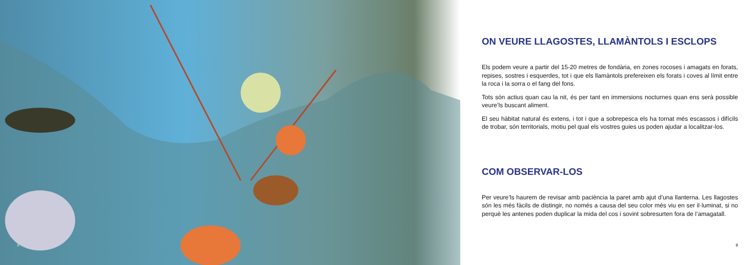8
ON VEURE LLAGOSTES, LLAMÀNTOLS I ESCLOPS
Els podem veure a partir del 15-20 metres de fondària, en zones rocoses i amagats en forats, repises, sostres i esquerdes, tot i que els llamàntols prefereixen els forats i coves al límit entre la roca i la sorra o el fang del fons.
Tots són actius quan cau la nit, és per tant en immersions nocturnes quan ens serà possible veure’ls buscant aliment.
El seu hàbitat natural és extens, i tot i que a sobrepesca els ha tornat més escassos i difícils de trobar, són territorials, motiu pel qual els vostres guies us poden ajudar a localitzar-los.
COM OBSERVAR-LOS
Per veure’ls haurem de revisar amb paciència la paret amb ajut d’una llanterna. Les llagostes són les més fàcils de distingir, no només a causa del seu color més viu en ser il·luminat, si no perquè les antenes poden duplicar la mida del cos i sovint sobresurten fora de l’amagatall.
9